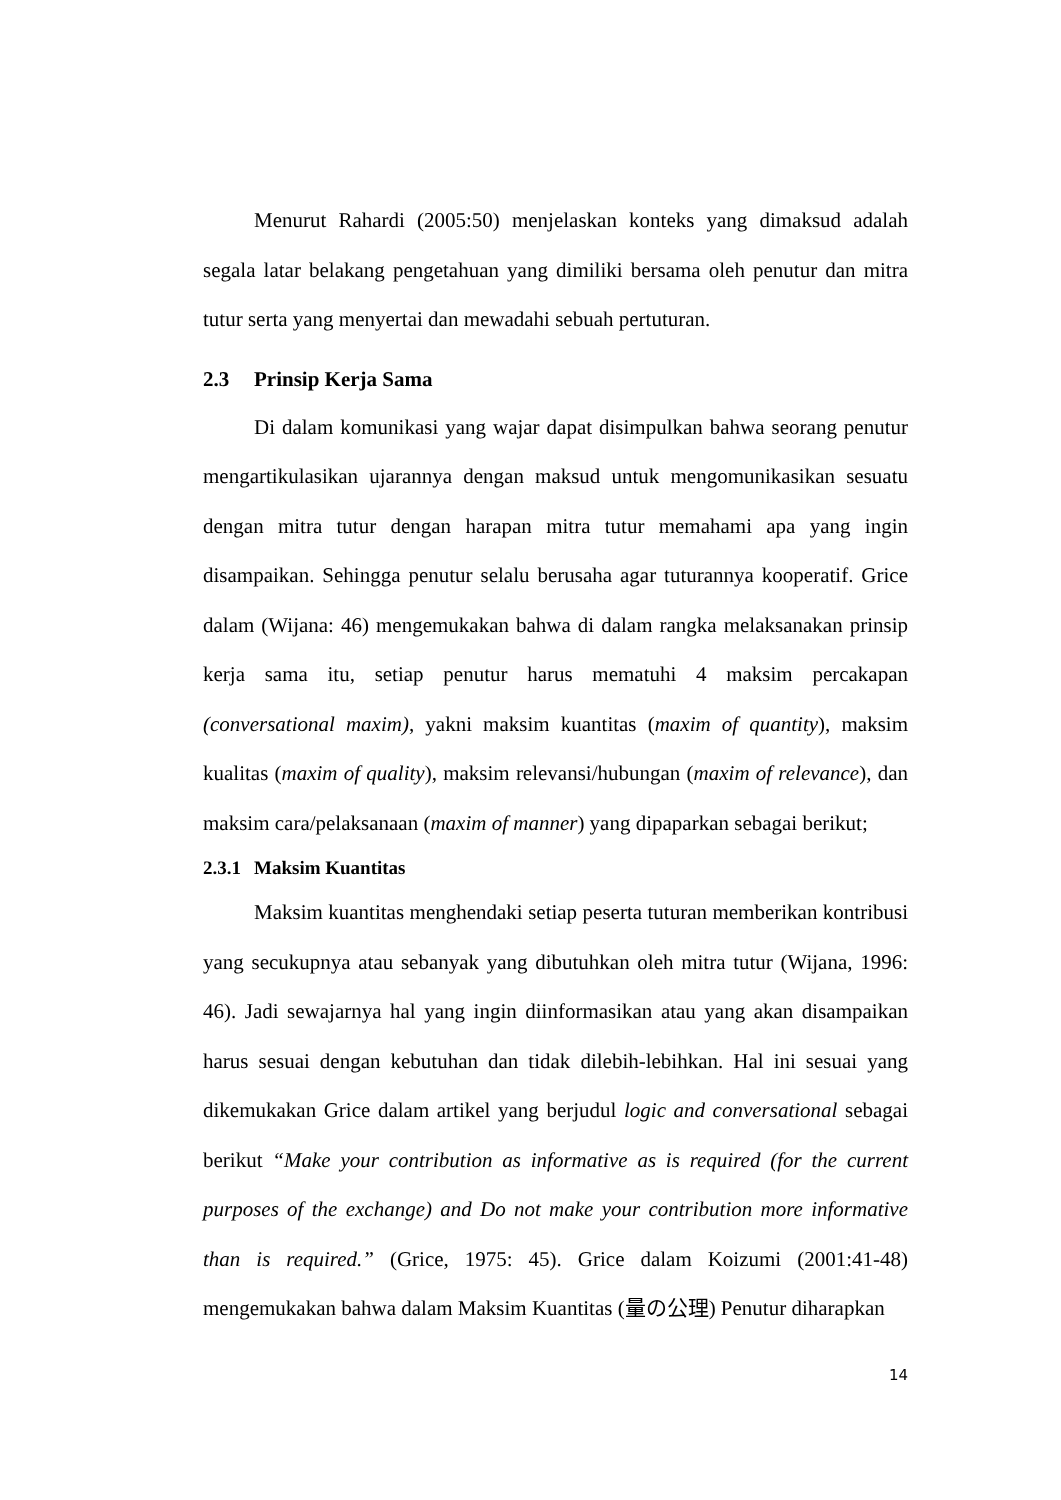Menurut Rahardi (2005:50) menjelaskan konteks yang dimaksud adalah segala latar belakang pengetahuan yang dimiliki bersama oleh penutur dan mitra tutur serta yang menyertai dan mewadahi sebuah pertuturan.
2.3 Prinsip Kerja Sama
Di dalam komunikasi yang wajar dapat disimpulkan bahwa seorang penutur mengartikulasikan ujarannya dengan maksud untuk mengomunikasikan sesuatu dengan mitra tutur dengan harapan mitra tutur memahami apa yang ingin disampaikan. Sehingga penutur selalu berusaha agar tuturannya kooperatif. Grice dalam (Wijana: 46) mengemukakan bahwa di dalam rangka melaksanakan prinsip kerja sama itu, setiap penutur harus mematuhi 4 maksim percakapan (conversational maxim), yakni maksim kuantitas (maxim of quantity), maksim kualitas (maxim of quality), maksim relevansi/hubungan (maxim of relevance), dan maksim cara/pelaksanaan (maxim of manner) yang dipaparkan sebagai berikut;
2.3.1 Maksim Kuantitas
Maksim kuantitas menghendaki setiap peserta tuturan memberikan kontribusi yang secukupnya atau sebanyak yang dibutuhkan oleh mitra tutur (Wijana, 1996: 46). Jadi sewajarnya hal yang ingin diinformasikan atau yang akan disampaikan harus sesuai dengan kebutuhan dan tidak dilebih-lebihkan. Hal ini sesuai yang dikemukakan Grice dalam artikel yang berjudul logic and conversational sebagai berikut “Make your contribution as informative as is required (for the current purposes of the exchange) and Do not make your contribution more informative than is required.” (Grice, 1975: 45). Grice dalam Koizumi (2001:41-48) mengemukakan bahwa dalam Maksim Kuantitas (量の公理) Penutur diharapkan
14